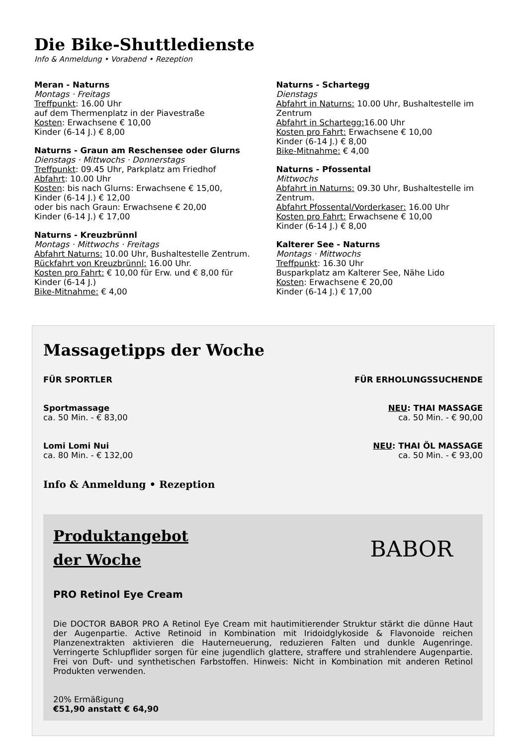Die Bike-Shuttledienste
Info & Anmeldung • Vorabend • Rezeption
Meran - Naturns
Montags · Freitags
Treffpunkt: 16.00 Uhr
auf dem Thermenplatz in der Piavestraße
Kosten: Erwachsene € 10,00
Kinder (6-14 J.) € 8,00
Naturns - Graun am Reschensee oder Glurns
Dienstags · Mittwochs · Donnerstags
Treffpunkt: 09.45 Uhr, Parkplatz am Friedhof
Abfahrt: 10.00 Uhr
Kosten: bis nach Glurns: Erwachsene € 15,00,
Kinder (6-14 J.) € 12,00
oder bis nach Graun: Erwachsene € 20,00
Kinder (6-14 J.) € 17,00
Naturns - Kreuzbrünnl
Montags · Mittwochs · Freitags
Abfahrt Naturns: 10.00 Uhr, Bushaltestelle Zentrum.
Rückfahrt von Kreuzbrünnl: 16.00 Uhr.
Kosten pro Fahrt: € 10,00 für Erw. und € 8,00 für
Kinder (6-14 J.)
Bike-Mitnahme: € 4,00
Naturns - Schartegg
Dienstags
Abfahrt in Naturns: 10.00 Uhr, Bushaltestelle im Zentrum
Abfahrt in Schartegg: 16.00 Uhr
Kosten pro Fahrt: Erwachsene € 10,00
Kinder (6-14 J.) € 8,00
Bike-Mitnahme: € 4,00
Naturns - Pfossental
Mittwochs
Abfahrt in Naturns: 09.30 Uhr, Bushaltestelle im Zentrum.
Abfahrt Pfossental/Vorderkaser: 16.00 Uhr
Kosten pro Fahrt: Erwachsene € 10,00
Kinder (6-14 J.) € 8,00
Kalterer See - Naturns
Montags · Mittwochs
Treffpunkt: 16.30 Uhr
Busparkplatz am Kalterer See, Nähe Lido
Kosten: Erwachsene € 20,00
Kinder (6-14 J.) € 17,00
Massagetipps der Woche
FÜR SPORTLER
Sportmassage
ca. 50 Min. - € 83,00
Lomi Lomi Nui
ca. 80 Min. - € 132,00
FÜR ERHOLUNGSSUCHENDE
NEU: THAI MASSAGE
ca. 50 Min. - € 90,00
NEU: THAI ÖL MASSAGE
ca. 50 Min. - € 93,00
Info & Anmeldung • Rezeption
Produktangebot
der Woche
PRO Retinol Eye Cream
BABOR
Die DOCTOR BABOR PRO A Retinol Eye Cream mit hautimitierender Struktur stärkt die dünne Haut der Augenpartie. Active Retinoid in Kombination mit Iridoidglykoside & Flavonoide reichen Planzenextrakten aktivieren die Hauterneuerung, reduzieren Falten und dunkle Augenringe. Verringerte Schlupflider sorgen für eine jugendlich glattere, straffere und strahlendere Augenpartie. Frei von Duft- und synthetischen Farbstoffen. Hinweis: Nicht in Kombination mit anderen Retinol Produkten verwenden.
20% Ermäßigung
€51,90 anstatt € 64,90